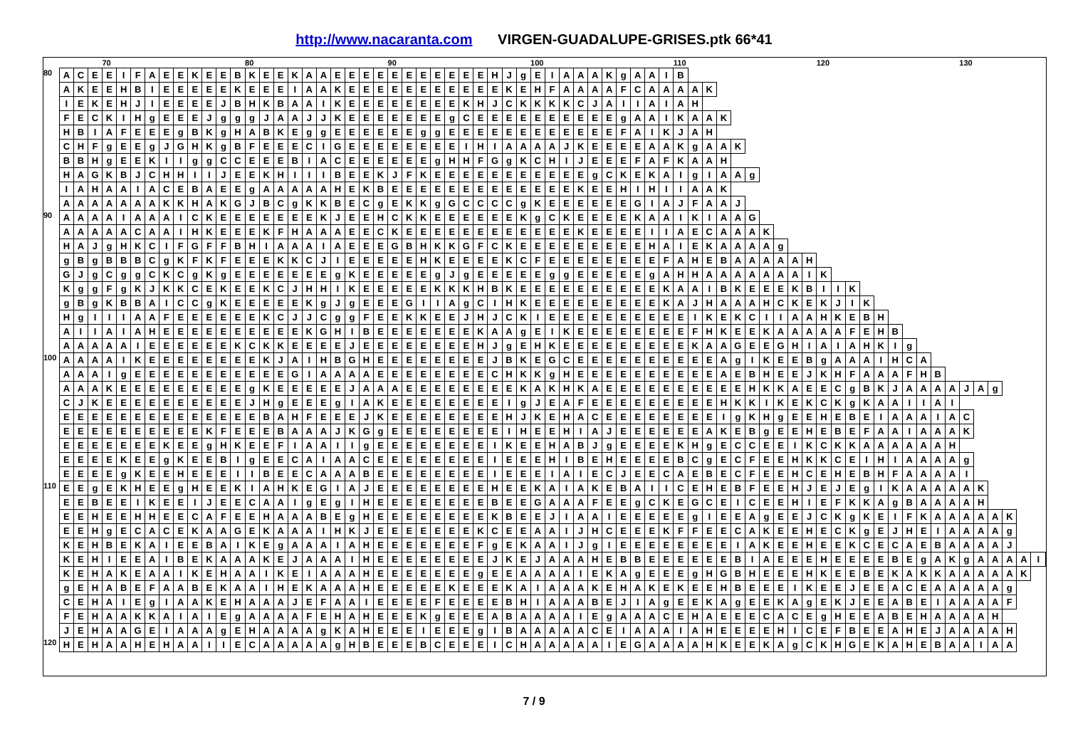http://www.nacaranta.com VIRGEN-GUADALUPE-GRISES.ptk 66*41
| | | | | 70 | | | | | | | | | | 80 | | | | | | | | | | 90 | | | | | | | | | | 100 | | | | | | | | | | 110 | | | | | | | | | | 120 | | | | | | | | | | 130 | | | | | |
| 80 | A | C | E | E | I | F | A | E | E | K | E | E | B | K | E | E | K | A | A | E | E | E | E | E | E | E | E | E | E | E | H | J | g | E | I | A | A | A | K | g | A | A | I | B | | | | | | | | | | | | | | | | | | | | | | | | | |
| | A | K | E | E | H | B | I | E | E | E | E | E | K | E | E | E | I | A | A | K | E | E | E | E | E | E | E | E | E | E | E | K | E | H | F | A | A | A | A | F | C | A | A | A | A | K | | | | | | | | | | | | | | | | | | | | | | | |
| | I | E | K | E | H | J | I | E | E | E | E | J | B | H | K | B | A | A | I | K | E | E | E | E | E | E | E | E | K | H | J | C | K | K | K | K | C | J | A | I | I | A | I | A | H | | | | | | | | | | | | | | | | | | | | | | | | |
| | F | E | C | K | I | H | g | E | E | E | J | g | g | g | J | A | A | J | J | K | E | E | E | E | E | E | E | g | C | E | E | E | E | E | E | E | E | E | E | g | A | A | I | K | A | A | K | | | | | | | | | | | | | | | | | | | | | | |
| | H | B | I | A | F | E | E | E | g | B | K | g | H | A | B | K | E | g | g | E | E | E | E | E | E | g | g | E | E | E | E | E | E | E | E | E | E | E | E | F | A | I | K | J | A | H | | | | | | | | | | | | | | | | | | | | | | | |
| | C | H | F | g | E | E | g | J | G | H | K | g | B | F | E | E | E | C | I | G | E | E | E | E | E | E | E | E | I | H | I | A | A | A | A | J | K | E | E | E | E | A | A | K | g | A | A | K | | | | | | | | | | | | | | | | | | | | | |
| | B | B | H | g | E | E | K | I | I | g | g | C | C | E | E | E | B | I | A | C | E | E | E | E | E | E | g | H | H | F | G | g | K | C | H | I | J | E | E | E | F | A | F | K | A | A | H | | | | | | | | | | | | | | | | | | | | | | |
| | H | A | G | K | B | J | C | H | H | I | I | J | E | E | K | H | I | I | I | B | E | E | K | J | F | K | E | E | E | E | E | E | E | E | E | E | E | g | C | K | E | K | A | I | g | I | A | A | g | | | | | | | | | | | | | | | | | | | | |
| | I | A | H | A | A | I | A | C | E | B | A | E | E | g | A | A | A | A | A | H | E | K | B | E | E | E | E | E | E | E | E | E | E | E | E | E | K | E | E | H | I | H | I | I | A | A | K | | | | | | | | | | | | | | | | | | | | | | |
| | A | A | A | A | A | A | A | K | K | H | A | K | G | J | B | C | g | K | K | B | E | C | g | E | K | K | g | G | C | C | C | C | g | K | E | E | E | E | E | E | G | I | A | J | F | A | A | J | | | | | | | | | | | | | | | | | | | | | |
| 90 | A | A | A | A | I | A | A | A | I | C | K | E | E | E | E | E | E | E | K | J | E | E | H | C | K | K | E | E | E | E | E | E | K | g | C | K | E | E | E | E | K | A | A | I | K | I | A | A | G | | | | | | | | | | | | | | | | | | | | |
| | A | A | A | A | A | C | A | A | I | H | K | E | E | E | K | F | H | A | A | A | E | E | C | K | E | E | E | E | E | E | E | E | E | E | E | E | K | E | E | E | E | I | I | A | E | C | A | A | A | K | | | | | | | | | | | | | | | | | | | |
| | H | A | J | g | H | K | C | I | F | G | F | F | B | H | I | A | A | A | I | A | E | E | E | G | B | H | K | K | G | F | C | K | E | E | E | E | E | E | E | E | E | H | A | I | E | K | A | A | A | A | g | | | | | | | | | | | | | | | | | | |
| | g | B | g | B | B | B | C | g | K | F | K | F | E | E | E | K | K | C | J | I | E | E | E | E | E | H | K | E | E | E | E | K | C | F | E | E | E | E | E | E | E | E | F | A | H | E | B | A | A | A | A | A | H | | | | | | | | | | | | | | | | |
| | G | J | g | C | g | g | C | K | C | g | K | g | E | E | E | E | E | E | E | g | K | E | E | E | E | E | g | J | g | E | E | E | E | E | g | g | E | E | E | E | E | g | A | H | H | A | A | A | A | A | A | A | I | K | | | | | | | | | | | | | | | |
| | K | g | g | F | g | K | J | K | K | C | E | K | E | E | K | C | J | H | H | I | K | E | E | E | E | E | K | K | K | H | B | K | E | E | E | E | E | E | E | E | E | E | K | A | A | I | B | K | E | E | E | K | B | I | I | K | | | | | | | | | | | | | |
| | g | B | g | K | B | B | A | I | C | C | g | K | E | E | E | E | E | K | g | J | g | E | E | E | G | I | I | A | g | C | I | H | K | E | E | E | E | E | E | E | E | E | K | A | J | H | A | A | A | H | C | K | E | K | J | I | K | | | | | | | | | | | | |
| | H | g | I | I | I | A | A | F | E | E | E | E | E | E | K | C | J | J | C | g | g | F | E | E | K | K | E | E | J | H | J | C | K | I | E | E | E | E | E | E | E | E | E | E | I | K | E | K | C | I | I | A | A | H | K | E | B | H | | | | | | | | | | | |
| | A | I | I | A | I | A | H | E | E | E | E | E | E | E | E | E | E | K | G | H | I | B | E | E | E | E | E | E | E | K | A | A | g | E | I | K | E | E | E | E | E | E | E | E | F | H | K | E | E | K | A | A | A | A | A | F | E | H | B | | | | | | | | | | |
| | A | A | A | A | A | I | E | E | E | E | E | E | K | C | K | K | E | E | E | E | J | E | E | E | E | E | E | E | E | H | J | g | E | H | K | E | E | E | E | E | E | E | E | E | K | A | A | G | E | E | G | H | I | A | I | A | H | K | I | g | | | | | | | | | |
| 100 | A | A | A | A | I | K | E | E | E | E | E | E | E | E | K | J | A | I | H | B | G | H | E | E | E | E | E | E | E | E | J | B | K | E | G | C | E | E | E | E | E | E | E | E | E | E | A | g | I | K | E | E | B | g | A | A | A | I | H | C | A | | | | | | | | |
| | A | A | A | I | g | E | E | E | E | E | E | E | E | E | E | E | G | I | A | A | A | A | E | E | E | E | E | E | E | E | C | H | K | K | g | H | E | E | E | E | E | E | E | E | E | E | A | E | B | H | E | E | J | K | H | F | A | A | A | F | H | B | | | | | | | |
| | A | A | A | K | E | E | E | E | E | E | E | E | E | g | K | E | E | E | E | E | J | A | A | A | E | E | E | E | E | E | E | E | K | A | K | H | K | A | E | E | E | E | E | E | E | E | E | E | H | K | K | A | E | E | C | g | B | K | J | A | A | A | A | J | A | g | | | |
| | C | J | K | E | E | E | E | E | E | E | E | E | E | J | H | g | E | E | E | g | I | A | K | E | E | E | E | E | E | E | E | I | g | J | E | A | F | E | E | E | E | E | E | E | E | E | H | K | K | I | K | E | K | C | K | g | K | A | A | I | I | A | I | | | | | | |
| | E | E | E | E | E | E | E | E | E | E | E | E | E | E | B | A | H | F | E | E | E | J | K | E | E | E | E | E | E | E | E | H | J | K | E | H | A | C | E | E | E | E | E | E | E | E | I | g | K | H | g | E | E | H | E | B | E | I | A | A | A | I | A | C | | | | | |
| | E | E | E | E | E | E | E | E | E | E | K | F | E | E | E | B | A | A | A | J | K | G | g | E | E | E | E | E | E | E | E | I | H | E | E | H | I | A | J | E | E | E | E | E | E | A | K | E | B | g | E | E | H | E | B | E | F | A | A | I | A | A | A | K | | | | | |
| | E | E | E | E | E | E | E | K | E | E | g | H | K | E | E | F | I | A | A | I | I | g | E | E | E | E | E | E | E | E | I | K | E | E | H | A | B | J | g | E | E | E | E | K | H | g | E | C | C | E | E | I | K | C | K | K | A | A | A | A | A | A | H | | | | | | |
| | E | E | E | E | K | E | E | g | K | E | E | B | I | g | E | E | C | A | I | A | A | C | E | E | E | E | E | E | E | E | I | E | E | E | H | I | B | E | H | E | E | E | E | B | C | g | E | C | F | E | E | H | K | K | C | E | I | H | I | A | A | A | A | g | | | | | |
| | E | E | E | E | g | K | E | E | H | E | E | E | I | I | B | E | E | C | A | A | A | B | E | E | E | E | E | E | E | E | I | E | E | E | I | A | I | E | C | J | E | E | C | A | E | B | E | C | F | E | E | H | C | E | H | E | B | H | F | A | A | A | A | I | | | | | |
| 110 | E | E | g | E | K | H | E | E | g | H | E | E | K | I | A | H | K | E | G | I | A | J | E | E | E | E | E | E | E | E | H | E | E | K | A | I | A | K | E | B | A | I | I | C | E | H | E | B | F | E | E | H | J | E | J | E | g | I | K | A | A | A | A | A | K | | | | |
| | E | E | B | E | E | I | K | E | E | I | J | E | E | C | A | A | I | g | E | g | I | H | E | E | E | E | E | E | E | E | B | E | E | G | A | A | A | F | E | E | g | C | K | E | G | C | E | I | C | E | E | H | I | E | F | K | K | A | g | B | A | A | A | A | H | | | | |
| | E | E | H | E | E | H | H | E | E | C | A | F | E | E | H | A | A | A | B | E | g | H | E | E | E | E | E | E | E | E | K | B | E | E | J | I | A | A | I | E | E | E | E | E | g | I | E | E | A | g | E | E | J | C | K | g | K | E | I | F | K | A | A | A | A | A | K | | |
| | E | E | H | g | E | C | A | C | E | K | A | A | G | E | K | A | A | A | I | H | K | J | E | E | E | E | E | E | E | K | C | E | E | A | A | I | J | H | C | E | E | E | K | F | F | E | E | C | A | K | E | E | H | E | C | K | g | E | J | H | E | I | A | A | A | A | g | | |
| | K | E | H | B | E | K | A | I | E | E | B | A | I | K | E | g | A | A | A | I | A | H | E | E | E | E | E | E | E | F | g | E | K | A | A | I | J | g | I | E | E | E | E | E | E | E | E | I | A | K | E | E | H | E | E | K | C | E | C | A | E | B | A | A | A | A | J | | |
| | K | E | H | I | E | E | A | I | B | E | K | A | A | A | K | E | J | A | A | A | I | H | E | E | E | E | E | E | E | E | J | K | E | J | A | A | A | H | E | B | B | E | E | E | E | E | E | B | I | A | E | E | E | H | E | E | E | E | B | E | g | A | K | g | A | A | A | A | I |
| | K | E | H | A | K | E | A | A | I | K | E | H | A | A | I | K | E | I | A | A | A | H | E | E | E | E | E | E | E | g | E | E | A | A | A | A | I | E | K | A | g | E | E | E | g | H | G | B | H | E | E | E | H | K | E | E | B | E | K | A | K | K | A | A | A | A | A | K | |
| | g | E | H | A | B | E | F | A | A | B | E | K | A | A | I | H | E | K | A | A | A | H | E | E | E | E | E | K | E | E | E | K | A | I | A | A | A | K | E | H | A | K | E | K | E | E | H | B | E | E | E | I | K | E | E | J | E | E | A | C | E | A | A | A | A | A | g | | |
| | C | E | H | A | I | E | g | I | A | A | K | E | H | A | A | A | J | E | F | A | A | I | E | E | E | E | F | E | E | E | E | B | H | I | A | A | A | B | E | J | I | A | g | E | E | K | A | g | E | E | K | A | g | E | K | J | E | E | A | B | E | I | A | A | A | A | F | | |
| | F | E | H | A | A | K | K | A | I | A | I | E | g | A | A | A | A | F | E | H | A | H | E | E | E | K | g | E | E | E | A | B | A | A | A | A | I | E | g | A | A | A | C | E | H | A | E | E | E | C | A | C | E | g | H | E | E | A | B | E | H | A | A | A | A | H | | | |
| | J | E | H | A | A | G | E | I | A | A | A | g | E | H | A | A | A | A | g | K | A | H | E | E | E | I | E | E | E | g | I | B | A | A | A | A | A | C | E | I | A | A | A | I | A | H | E | E | E | E | H | I | C | E | F | B | E | E | A | H | E | J | A | A | A | A | H | | |
| 120 | H | E | H | A | A | H | E | H | A | A | I | I | E | C | A | A | A | A | A | g | H | B | E | E | E | B | C | E | E | E | I | C | H | A | A | A | A | A | I | E | G | A | A | A | A | H | K | E | E | K | A | g | C | K | H | G | E | K | A | H | E | B | A | A | I | A | A | | |
7 / 9